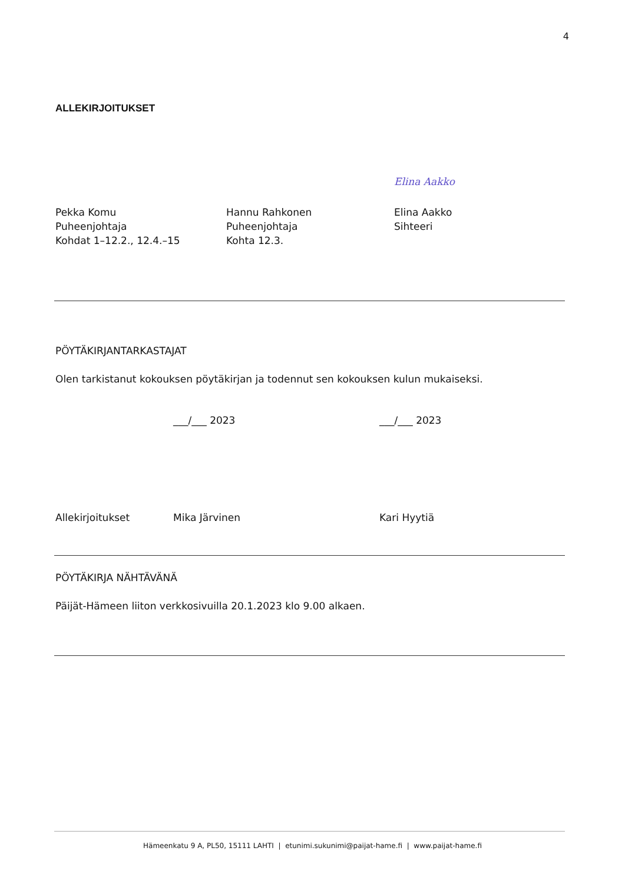4
ALLEKIRJOITUKSET
Pekka Komu
Puheenjohtaja
Kohdat 1–12.2., 12.4.–15
Hannu Rahkonen
Puheenjohtaja
Kohta 12.3.
Elina Aakko
Elina Aakko
Sihteeri
PÖYTÄKIRJANTARKASTAJAT
Olen tarkistanut kokouksen pöytäkirjan ja todennut sen kokouksen kulun mukaiseksi.
___/___ 2023 ___/___ 2023
Allekirjoitukset Mika Järvinen Kari Hyytiä
PÖYTÄKIRJA NÄHTÄVÄNÄ
Päijät-Hämeen liiton verkkosivuilla 20.1.2023 klo 9.00 alkaen.
Hämeenkatu 9 A, PL50, 15111 LAHTI | etunimi.sukunimi@paijat-hame.fi | www.paijat-hame.fi